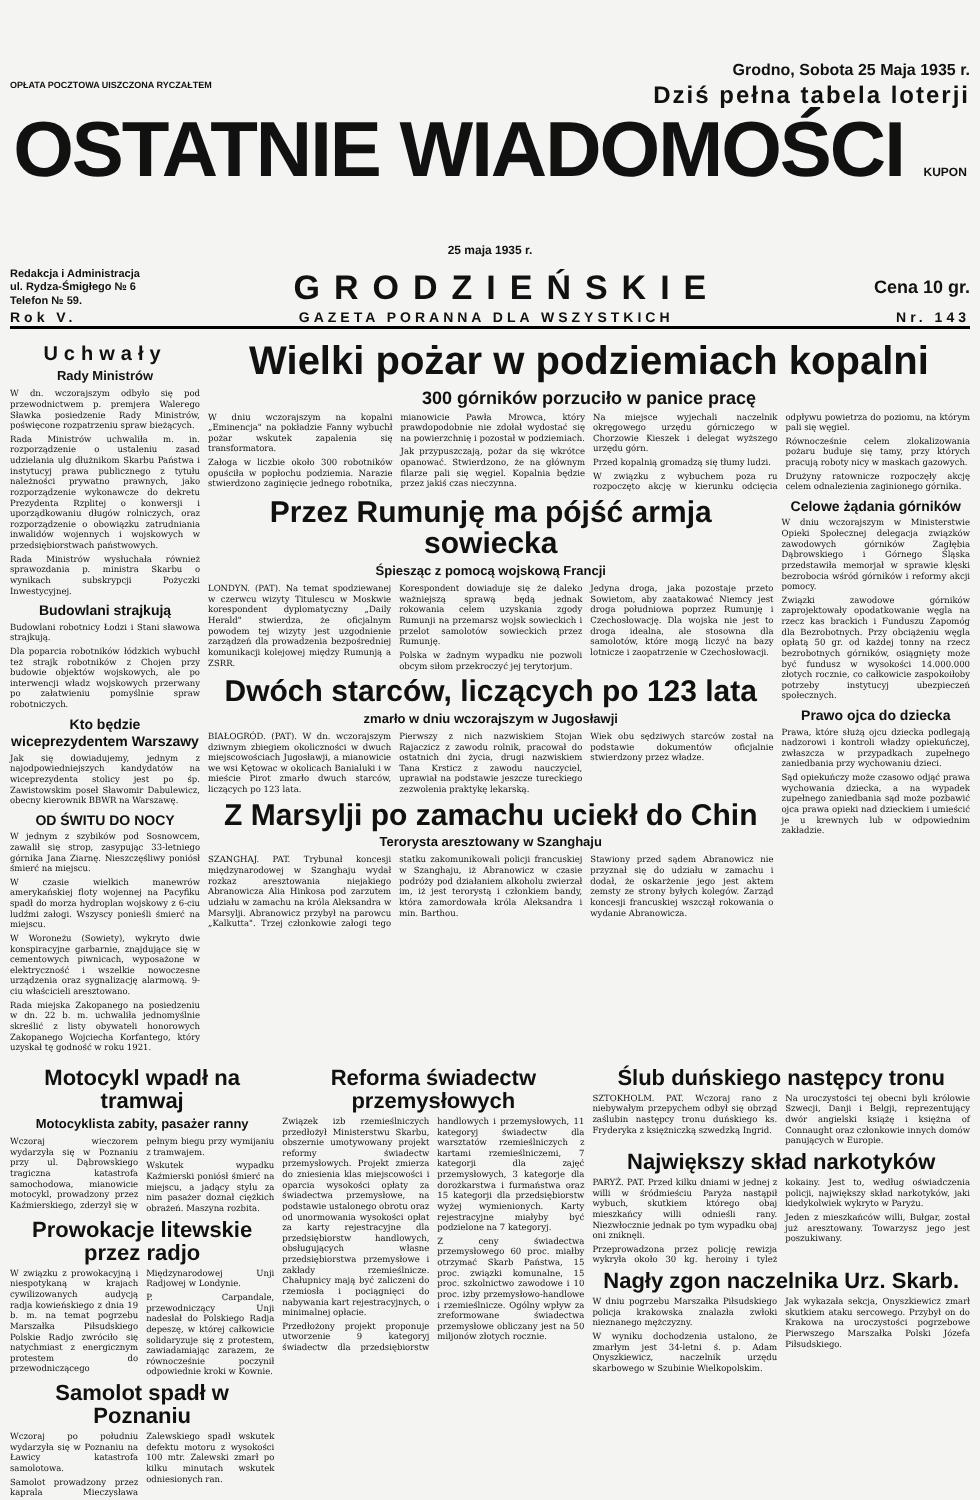OPŁATA POCZTOWA UISZCZONA RYCZAŁTEM
Grodno, Sobota 25 Maja 1935 r.
Dziś pełna tabela loterji
OSTATNIE WIADOMOŚCI KUPON 25 maja 1935 r.
Redakcja i Administracja
ul. Rydza-Śmigłego № 6
Telefon № 59.
GRODZIEŃSKIE
Cena 10 gr.
Rok V. GAZETA PORANNA DLA WSZYSTKICH Nr. 143
Uchwały
Rady Ministrów
W dn. wczorajszym odbyło się pod przewodnictwem p. premjera Walerego Sławka posiedzenie Rady Ministrów, poświęcone rozpatrzeniu spraw bieżących.
Rada Ministrów uchwaliła m. in. rozporządzenie o ustaleniu zasad udzielania ulg dłużnikom Skarbu Państwa i instytucyj prawa publicznego z tytułu należności prywatno prawnych, jako rozporządzenie wykonawcze do dekretu Prezydenta Rzplitej o konwersji i uporządkowaniu długów rolniczych, oraz rozporządzenie o obowiązku zatrudniania inwalidów wojennych i wojskowych w przedsiębiorstwach państwowych.
Rada Ministrów wysłuchała również sprawozdania p. ministra Skarbu o wynikach subskrypcji Pożyczki Inwestycyjnej.
Budowlani strajkują
Budowlani robotnicy Łodzi i Stani sławowa strajkują.
Dla poparcia robotników łódzkich wybuchł też strajk robotników z Chojen przy budowie objektów wojskowych, ale po interwencji władz wojskowych przerwany po załatwieniu pomyślnie spraw robotniczych.
Kto będzie wiceprezydentem Warszawy
Jak się dowiadujemy, jednym z najodpowiedniejszych kandydatów na wiceprezydenta stolicy jest po śp. Zawistowskim poseł Sławomir Dabulewicz, obecny kierownik BBWR na Warszawę.
OD ŚWITU DO NOCY
W jednym z szybików pod Sosnowcem, zawalił się strop, zasypując 33-letniego górnika Jana Ziarnę. Nieszczęśliwy poniósł śmierć na miejscu.
W czasie wielkich manewrów amerykańskiej floty wojennej na Pacyfiku spadł do morza hydroplan wojskowy z 6-ciu ludźmi załogi. Wszyscy ponieśli śmierć na miejscu.
W Woroneżu (Sowiety), wykryto dwie konspiracyjne garbarnie, znajdujące się w cementowych piwnicach, wyposażone w elektryczność i wszelkie nowoczesne urządzenia oraz sygnalizację alarmową. 9-ciu właścicieli aresztowano.
Rada miejska Zakopanego na posiedzeniu w dn. 22 b. m. uchwaliła jednomyślnie skreślić z listy obywateli honorowych Zakopanego Wojciecha Korfantego, który uzyskał tę godność w roku 1921.
Wielki pożar w podziemiach kopalni
300 górników porzuciło w panice pracę
W dniu wczorajszym na kopalni „Eminencja" na pokładzie Fanny wybuchł pożar wskutek zapalenia się transformatora.
Załoga w liczbie około 300 robotników opuściła w popłochu podziemia. Narazie stwierdzono zaginięcie jednego robotnika, mianowicie Pawła Mrowca, który prawdopodobnie nie zdołał wydostać się na powierzchnię i pozostał w podziemiach.
Jak przypuszczają, pożar da się wkrótce opanować. Stwierdzono, że na głównym filarze pali się węgiel. Kopalnia będzie przez jakiś czas nieczynna.
Na miejsce wyjechali naczelnik okręgowego urzędu górniczego w Chorzowie Kieszek i delegat wyższego urzędu górn.
Przed kopalnią gromadzą się tłumy ludzi.
W związku z wybuchem poza ru rozpoczęto akcję w kierunku odcięcia odpływu powietrza do poziomu, na którym pali się węgiel.
Równocześnie celem zlokalizowania pożaru buduje się tamy, przy których pracują roboty nicy w maskach gazowych.
Drużyny ratownicze rozpoczęły akcję celem odnalezienia zaginionego górnika.
Przez Rumunję ma pójść armja sowiecka
Śpiesząc z pomocą wojskową Francji
LONDYN. (PAT). Na temat spodziewanej w czerwcu wizyty Titulescu w Moskwie korespondent dyplomatyczny „Daily Herald" stwierdza, że oficjalnym powodem tej wizyty jest uzgodnienie zarządzeń dla prowadzenia bezpośredniej komunikacji kolejowej między Rumunją a ZSRR.
Korespondent dowiaduje się że daleko ważniejszą sprawą będą jednak rokowania celem uzyskania zgody Rumunji na przemarsz wojsk sowieckich i przelot samolotów sowieckich przez Rumunję.
Polska w żadnym wypadku nie pozwoli obcym siłom przekroczyć jej terytorjum.
Jedyna droga, jaka pozostaje przeto Sowietom, aby zaatakować Niemcy jest droga południowa poprzez Rumunję i Czechosłowację. Dla wojska nie jest to droga idealna, ale stosowna dla samolotów, które mogą liczyć na bazy lotnicze i zaopatrzenie w Czechosłowacji.
Dwóch starców, liczących po 123 lata
zmarło w dniu wczorajszym w Jugosławji
BIAŁOGRÓD. (PAT). W dn. wczorajszym dziwnym zbiegiem okoliczności w dwuch miejscowościach Jugosławji, a mianowicie we wsi Kętowac w okolicach Banialuki i w mieście Pirot zmarło dwuch starców, liczących po 123 lata.
Pierwszy z nich nazwiskiem Stojan Rajaczicz z zawodu rolnik, pracował do ostatnich dni życia, drugi nazwiskiem Tana Krsticz z zawodu nauczyciel, uprawiał na podstawie jeszcze tureckiego zezwolenia praktykę lekarską.
Wiek obu sędziwych starców został na podstawie dokumentów oficjalnie stwierdzony przez władze.
Z Marsylji po zamachu uciekł do Chin
Terorysta aresztowany w Szanghaju
SZANGHAJ. PAT. Trybunał koncesji międzynarodowej w Szanghaju wydał rozkaz aresztowania niejakiego Abranowicza Alia Hinkosa pod zarzutem udziału w zamachu na króla Aleksandra w Marsylji. Abranowicz przybył na parowcu „Kalkutta". Trzej członkowie załogi tego statku zakomunikowali policji francuskiej w Szanghaju, iż Abranowicz w czasie podróży pod działaniem alkoholu zwierzał im, iż jest terorystą i członkiem bandy, która zamordowała króla Aleksandra i min. Barthou.
Stawiony przed sądem Abranowicz nie przyznał się do udziału w zamachu i dodał, że oskarżenie jego jest aktem zemsty ze strony byłych kolegów. Zarząd koncesji francuskiej wszczął rokowania o wydanie Abranowicza.
Celowe żądania górników
W dniu wczorajszym w Ministerstwie Opieki Społecznej delegacja związków zawodowych górników Zagłębia Dąbrowskiego i Górnego Śląska przedstawiła memorjał w sprawie klęski bezrobocia wśród górników i reformy akcji pomocy.
Związki zawodowe górników zaprojektowały opodatkowanie węgla na rzecz kas brackich i Funduszu Zapomóg dla Bezrobotnych. Przy obciążeniu węgla opłatą 50 gr. od każdej tonny na rzecz bezrobotnych górników, osiągnięty może być fundusz w wysokości 14.000.000 złotych rocznie, co całkowicie zaspokoiłoby potrzeby instytucyj ubezpieczeń społecznych.
Prawo ojca do dziecka
Prawa, które służą ojcu dziecka podlegają nadzorowi i kontroli władzy opiekuńczej, zwłaszcza w przypadkach zupełnego zaniedbania przy wychowaniu dzieci.
Sąd opiekuńczy może czasowo odjąć prawa wychowania dziecka, a na wypadek zupełnego zaniedbania sąd może pozbawić ojca prawa opieki nad dzieckiem i umieścić je u krewnych lub w odpowiednim zakładzie.
Motocykl wpadł na tramwaj
Motocyklista zabity, pasażer ranny
Wczoraj wieczorem wydarzyła się w Poznaniu przy ul. Dąbrowskiego tragiczna katastrofa samochodowa, mianowicie motocykl, prowadzony przez Kaźmierskiego, zderzył się w pełnym biegu przy wymijaniu z tramwajem.
Wskutek wypadku Kaźmierski poniósł śmierć na miejscu, a jadący stylu za nim pasażer doznał ciężkich obrażeń. Maszyna rozbita.
Prowokacje litewskie przez radjo
W związku z prowokacyjną i niespotykaną w krajach cywilizowanych audycją radja kowieńskiego z dnia 19 b. m. na temat pogrzebu Marszałka Piłsudskiego Polskie Radjo zwróciło się natychmiast z energicznym protestem do przewodniczącego Międzynarodowej Unji Radjowej w Londynie.
P. Carpandale, przewodniczący Unji nadesłał do Polskiego Radja depeszę, w której całkowicie solidaryzuje się z protestem, zawiadamiając zarazem, że równocześnie poczynił odpowiednie kroki w Kownie.
Samolot spadł w Poznaniu
Wczoraj po południu wydarzyła się w Poznaniu na Ławicy katastrofa samolotowa.
Samolot prowadzony przez kaprala Mieczysława Zalewskiego spadł wskutek defektu motoru z wysokości 100 mtr. Zalewski zmarł po kilku minutach wskutek odniesionych ran.
Reforma świadectw przemysłowych
Związek izb rzemieślniczych przedłożył Ministerstwu Skarbu, obszernie umotywowany projekt reformy świadectw przemysłowych. Projekt zmierza do zniesienia klas miejscowości i oparcia wysokości opłaty za świadectwa przemysłowe, na podstawie ustalonego obrotu oraz od unormowania wysokości opłat za karty rejestracyjne dla przedsiębiorstw handlowych, obsługujących własne przedsiębiorstwa przemysłowe i zakłady rzemieślnicze. Chałupnicy mają być zaliczeni do rzemiosła i pociągnięci do nabywania kart rejestracyjnych, o minimalnej opłacie.
Przedłożony projekt proponuje utworzenie 9 kategoryj świadectw dla przedsiębiorstw handlowych i przemysłowych, 11 kategoryj świadectw dla warsztatów rzemieślniczych z kartami rzemieślniczemi, 7 kategorji dla zajęć przemysłowych, 3 kategorje dla dorożkarstwa i furmaństwa oraz 15 kategorji dla przedsiębiorstw wyżej wymienionych. Karty rejestracyjne miałyby być podzielone na 7 kategoryj.
Z ceny świadectwa przemysłowego 60 proc. miałby otrzymać Skarb Państwa, 15 proc. związki komunalne, 15 proc. szkolnictwo zawodowe i 10 proc. izby przemysłowo-handlowe i rzemieślnicze. Ogólny wpływ za zreformowane świadectwa przemysłowe obliczany jest na 50 miljonów złotych rocznie.
Ślub duńskiego następcy tronu
SZTOKHOLM. PAT. Wczoraj rano z niebywałym przepychem odbył się obrząd zaślubin następcy tronu duńskiego ks. Fryderyka z księżniczką szwedzką Ingrid.
Na uroczystości tej obecni byli królowie Szwecji, Danji i Belgji, reprezentujący dwór angielski książę i księżna of Connaught oraz członkowie innych domów panujących w Europie.
Największy skład narkotyków
PARYŻ. PAT. Przed kilku dniami w jednej z willi w śródmieściu Paryża nastąpił wybuch, skutkiem którego obaj mieszkańcy willi odnieśli rany. Niezwłocznie jednak po tym wypadku obaj oni zniknęli.
Przeprowadzona przez policję rewizja wykryła około 30 kg. heroiny i tyleż kokainy. Jest to, według oświadczenia policji, największy skład narkotyków, jaki kiedykolwiek wykryto w Paryżu.
Jeden z mieszkańców willi, Bułgar, został już aresztowany. Towarzysz jego jest poszukiwany.
Nagły zgon naczelnika Urz. Skarb.
W dniu pogrzebu Marszałka Piłsudskiego policja krakowska znalazła zwłoki nieznanego mężczyzny.
W wyniku dochodzenia ustalono, że zmarłym jest 34-letni ś. p. Adam Onyszkiewicz, naczelnik urzędu skarbowego w Szubinie Wielkopolskim.
Jak wykazała sekcja, Onyszkiewicz zmarł skutkiem ataku sercowego. Przybył on do Krakowa na uroczystości pogrzebowe Pierwszego Marszałka Polski Józefa Piłsudskiego.